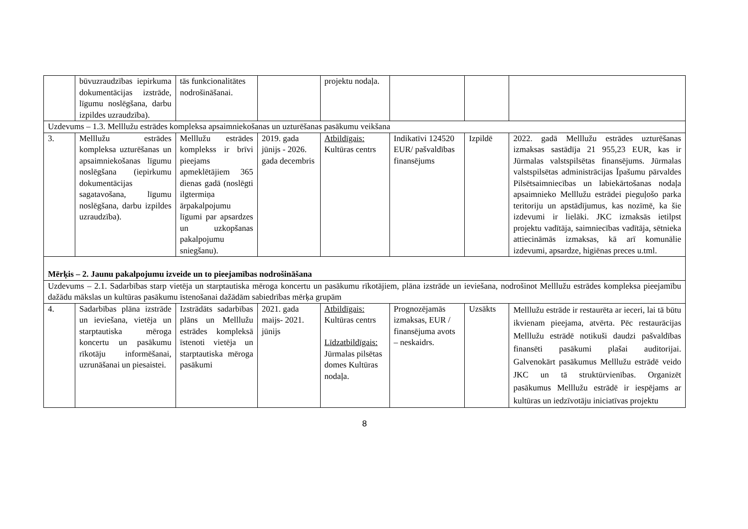| | būvuzraudzības iepirkuma dokumentācijas izstrāde, līgumu noslēgšana, darbu izpildes uzraudzība). | tās funkcionalitātes nodrošināšanai. | | projektu nodaļa. | | | |
| Uzdevums – 1.3. Melllužu estrādes kompleksa apsaimniekošanas un uzturēšanas pasākumu veikšana | | | | | | | |
| 3. | Melllužu estrādes kompleksa uzturēšanas un apsaimniekošanas līgumu noslēgšana (iepirkumu dokumentācijas sagatavošana, līgumu noslēgšana, darbu izpildes uzraudzība). | Melllužu estrādes komplekss ir brīvi pieejams apmeklētājiem 365 dienas gadā (noslēgti ilgtermiņa ārpakalpojumu līgumi par apsardzes un uzkopšanas pakalpojumu sniegšanu). | 2019. gada jūnijs - 2026. gada decembris | Atbildīgais: Kultūras centrs | Indikatīvi 124520 EUR/ pašvaldības finansējums | Izpildē | 2022. gadā Melllužu estrādes uzturēšanas izmaksas sastādīja 21 955,23 EUR, kas ir Jūrmalas valstspilsētas finansējums. Jūrmalas valstspilsētas administrācijas Īpašumu pārvaldes Pilsētsaimniecības un labiekārtošanas nodaļa apsaimnieko Melllužu estrādei pieguļošo parka teritoriju un apstādījumus, kas nozīmē, ka šie izdevumi ir lielāki. JKC izmaksās ietilpst projektu vadītāja, saimniecības vadītāja, sētnieka attiecināmās izmaksas, kā arī komunālie izdevumi, apsardze, higiēnas preces u.tml. |
| Mērķis – 2. Jaunu pakalpojumu izveide un to pieejamības nodrošināšana | | | | | | | |
| Uzdevums – 2.1. Sadarbības starp vietēja un starptautiska mēroga koncertu un pasākumu rīkotājiem, plāna izstrāde un ieviešana, nodrošinot Melllužu estrādes kompleksa pieejamību dažādu mākslas un kultūras pasākumu īstenošanai dažādām sabiedrības mērķa grupām | | | | | | | |
| 4. | Sadarbības plāna izstrāde un ieviešana, vietēja un starptautiska mēroga koncertu un pasākumu rīkotāju informēšanai, uzrunāšanai un piesaistei. | Izstrādāts sadarbības plāns un Melllužu estrādes kompleksā īstenoti vietēja un starptautiska mēroga pasākumi | 2021. gada maijs- 2021. jūnijs | Atbildīgais: Kultūras centrs Līdzatbildīgais: Jūrmalas pilsētas domes Kultūras nodaļa. | Prognozējamās izmaksas, EUR / finansējuma avots – neskaidrs. | Uzsākts | Melllužu estrāde ir restaurēta ar ieceri, lai tā būtu ikvienam pieejama, atvērta. Pēc restaurācijas Melllužu estrādē notikuši daudzi pašvaldības finansēti pasākumi plašai auditorijai. Galvenokārt pasākumus Melllužu estrādē veido JKC un tā struktūrvienības. Organizēt pasākumus Melllužu estrādē ir iespējams ar kultūras un iedzīvotāju iniciatīvas projektu |
8